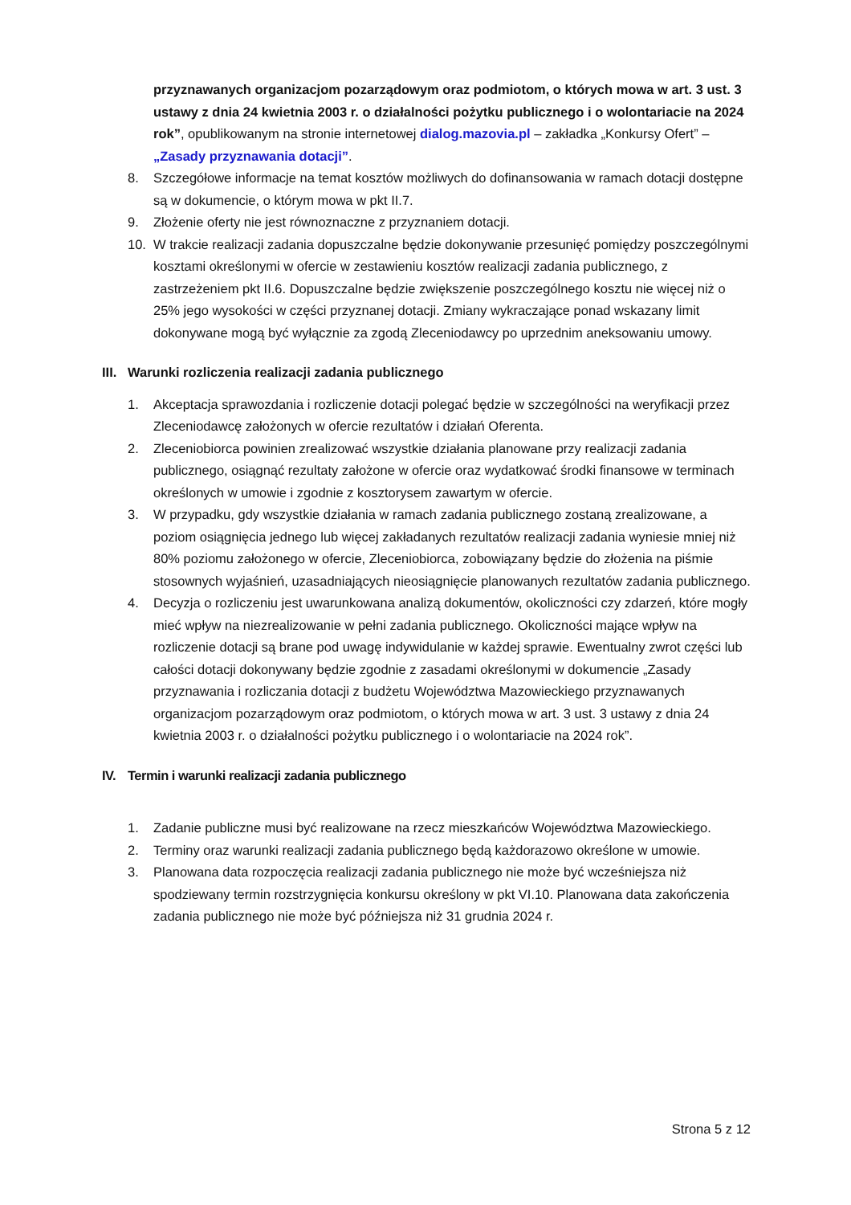przyznawanych organizacjom pozarządowym oraz podmiotom, o których mowa w art. 3 ust. 3 ustawy z dnia 24 kwietnia 2003 r. o działalności pożytku publicznego i o wolontariacie na 2024 rok”, opublikowanym na stronie internetowej dialog.mazovia.pl – zakładka „Konkursy Ofert” – „Zasady przyznawania dotacji”.
8. Szczegółowe informacje na temat kosztów możliwych do dofinansowania w ramach dotacji dostępne są w dokumencie, o którym mowa w pkt II.7.
9. Złożenie oferty nie jest równoznaczne z przyznaniem dotacji.
10. W trakcie realizacji zadania dopuszczalne będzie dokonywanie przesunięć pomiędzy poszczególnymi kosztami określonymi w ofercie w zestawieniu kosztów realizacji zadania publicznego, z zastrzeżeniem pkt II.6. Dopuszczalne będzie zwiększenie poszczególnego kosztu nie więcej niż o 25% jego wysokości w części przyznanej dotacji. Zmiany wykraczające ponad wskazany limit dokonywane mogą być wyłącznie za zgodą Zleceniodawcy po uprzednim aneksowaniu umowy.
III. Warunki rozliczenia realizacji zadania publicznego
1. Akceptacja sprawozdania i rozliczenie dotacji polegać będzie w szczególności na weryfikacji przez Zleceniodawcę założonych w ofercie rezultatów i działań Oferenta.
2. Zleceniobiorca powinien zrealizować wszystkie działania planowane przy realizacji zadania publicznego, osiągnąć rezultaty założone w ofercie oraz wydatkować środki finansowe w terminach określonych w umowie i zgodnie z kosztorysem zawartym w ofercie.
3. W przypadku, gdy wszystkie działania w ramach zadania publicznego zostaną zrealizowane, a poziom osiągnięcia jednego lub więcej zakładanych rezultatów realizacji zadania wyniesie mniej niż 80% poziomu założonego w ofercie, Zleceniobiorca, zobowiązany będzie do złożenia na piśmie stosownych wyjaśnień, uzasadniających nieosiągnięcie planowanych rezultatów zadania publicznego.
4. Decyzja o rozliczeniu jest uwarunkowana analizą dokumentów, okoliczności czy zdarzeń, które mogły mieć wpływ na niezrealizowanie w pełni zadania publicznego. Okoliczności mające wpływ na rozliczenie dotacji są brane pod uwagę indywidulanie w każdej sprawie. Ewentualny zwrot części lub całości dotacji dokonywany będzie zgodnie z zasadami określonymi w dokumencie „Zasady przyznawania i rozliczania dotacji z budżetu Województwa Mazowieckiego przyznawanych organizacjom pozarządowym oraz podmiotom, o których mowa w art. 3 ust. 3 ustawy z dnia 24 kwietnia 2003 r. o działalności pożytku publicznego i o wolontariacie na 2024 rok”.
IV. Termin i warunki realizacji zadania publicznego
1. Zadanie publiczne musi być realizowane na rzecz mieszkańców Województwa Mazowieckiego.
2. Terminy oraz warunki realizacji zadania publicznego będą każdorazowo określone w umowie.
3. Planowana data rozpoczęcia realizacji zadania publicznego nie może być wcześniejsza niż spodziewany termin rozstrzygnięcia konkursu określony w pkt VI.10. Planowana data zakończenia zadania publicznego nie może być późniejsza niż 31 grudnia 2024 r.
Strona 5 z 12